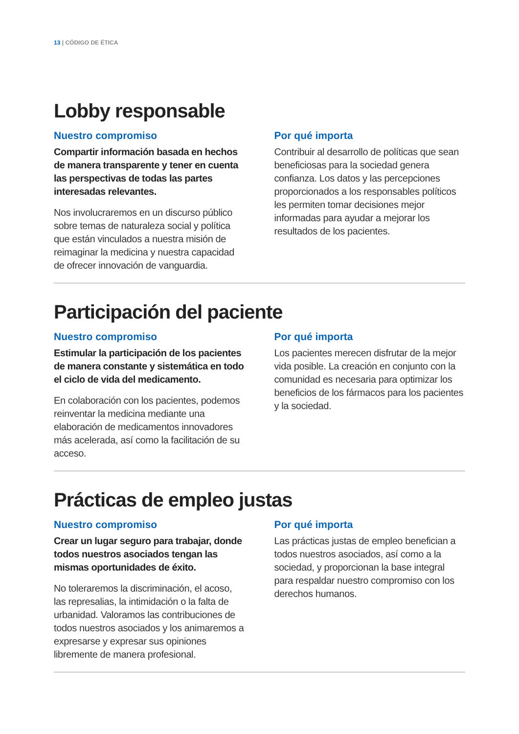13 | CÓDIGO DE ÉTICA
Lobby responsable
Nuestro compromiso
Compartir información basada en hechos de manera transparente y tener en cuenta las perspectivas de todas las partes interesadas relevantes.
Nos involucraremos en un discurso público sobre temas de naturaleza social y política que están vinculados a nuestra misión de reimaginar la medicina y nuestra capacidad de ofrecer innovación de vanguardia.
Por qué importa
Contribuir al desarrollo de políticas que sean beneficiosas para la sociedad genera confianza. Los datos y las percepciones proporcionados a los responsables políticos les permiten tomar decisiones mejor informadas para ayudar a mejorar los resultados de los pacientes.
Participación del paciente
Nuestro compromiso
Estimular la participación de los pacientes de manera constante y sistemática en todo el ciclo de vida del medicamento.
En colaboración con los pacientes, podemos reinventar la medicina mediante una elaboración de medicamentos innovadores más acelerada, así como la facilitación de su acceso.
Por qué importa
Los pacientes merecen disfrutar de la mejor vida posible. La creación en conjunto con la comunidad es necesaria para optimizar los beneficios de los fármacos para los pacientes y la sociedad.
Prácticas de empleo justas
Nuestro compromiso
Crear un lugar seguro para trabajar, donde todos nuestros asociados tengan las mismas oportunidades de éxito.
No toleraremos la discriminación, el acoso, las represalias, la intimidación o la falta de urbanidad. Valoramos las contribuciones de todos nuestros asociados y los animaremos a expresarse y expresar sus opiniones libremente de manera profesional.
Por qué importa
Las prácticas justas de empleo benefician a todos nuestros asociados, así como a la sociedad, y proporcionan la base integral para respaldar nuestro compromiso con los derechos humanos.